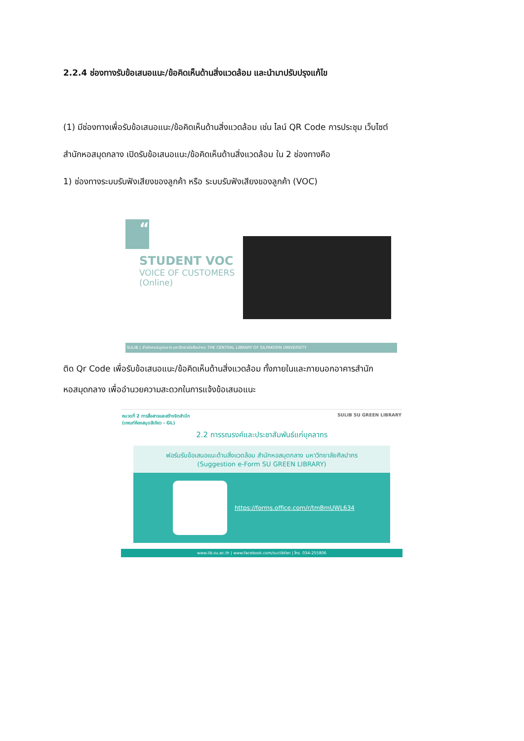2.2.4 ช่องทางรับข้อเสนอแนะ/ข้อคิดเห็นด้านสิ่งแวดล้อม และนำมาปรับปรุงแก้ไข
(1) มีช่องทางเพื่อรับข้อเสนอแนะ/ข้อคิดเห็นด้านสิ่งแวดล้อม เช่น ไลน์ QR Code การประชุม เว็บไซต์
สำนักหอสมุดกลาง เปิดรับข้อเสนอแนะ/ข้อคิดเห็นด้านสิ่งแวดล้อม ใน 2 ช่องทางคือ
1) ช่องทางระบบรับฟังเสียงของลูกค้า หรือ ระบบรับฟังเสียงของลูกค้า (VOC)
“
STUDENT VOC
VOICE OF CUSTOMERS
(Online)
SULIB | สำนักหอสมุดกลาง มหาวิทยาลัยศิลปากร THE CENTRAL LIBRARY OF SILPAKORN UNIVERSITY
ติด Qr Code เพื่อรับข้อเสนอแนะ/ข้อคิดเห็นด้านสิ่งแวดล้อม ทั้งภายในและภายนอกอาคารสำนัก
หอสมุดกลาง เพื่ออำนวยความสะดวกในการแจ้งข้อเสนอแนะ
หมวดที่ 2 การสื่อสารและสร้างจิตสำนึก
(เกณฑ์ห้องสมุดสีเขียว - GL)
SULIB SU GREEN LIBRARY
2.2 การรณรงค์และประชาสัมพันธ์แก่บุคลากร
ฟอร์มรับข้อเสนอแนะด้านสิ่งแวดล้อม สำนักหอสมุดกลาง มหาวิทยาลัยศิลปากร
(Suggestion e-Form SU GREEN LIBRARY)
https://forms.office.com/r/tmBmUWL634
www.lib.su.ac.th | www.facebook.com/suclibfan | โทร. 034-255806